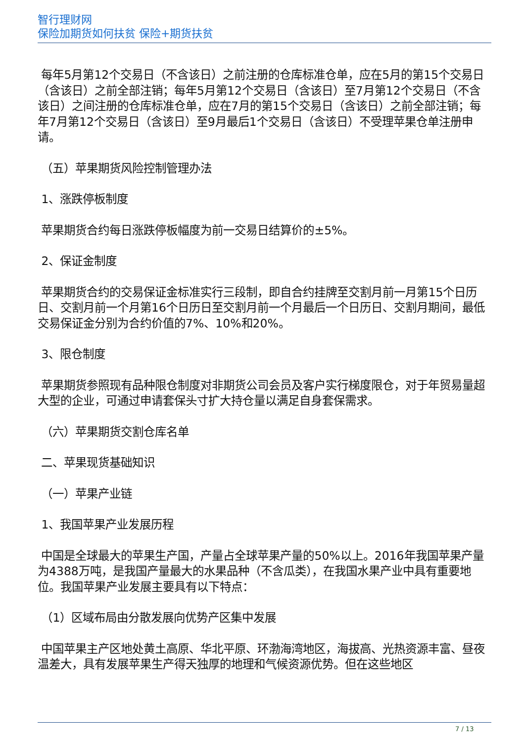智行理财网
保险加期货如何扶贫 保险+期货扶贫
每年5月第12个交易日（不含该日）之前注册的仓库标准仓单，应在5月的第15个交易日（含该日）之前全部注销；每年5月第12个交易日（含该日）至7月第12个交易日（不含该日）之间注册的仓库标准仓单，应在7月的第15个交易日（含该日）之前全部注销；每年7月第12个交易日（含该日）至9月最后1个交易日（含该日）不受理苹果仓单注册申请。
（五）苹果期货风险控制管理办法
1、涨跌停板制度
苹果期货合约每日涨跌停板幅度为前一交易日结算价的±5%。
2、保证金制度
苹果期货合约的交易保证金标准实行三段制，即自合约挂牌至交割月前一月第15个日历日、交割月前一个月第16个日历日至交割月前一个月最后一个日历日、交割月期间，最低交易保证金分别为合约价值的7%、10%和20%。
3、限仓制度
苹果期货参照现有品种限仓制度对非期货公司会员及客户实行梯度限仓，对于年贸易量超大型的企业，可通过申请套保头寸扩大持仓量以满足自身套保需求。
（六）苹果期货交割仓库名单
二、苹果现货基础知识
（一）苹果产业链
1、我国苹果产业发展历程
中国是全球最大的苹果生产国，产量占全球苹果产量的50%以上。2016年我国苹果产量为4388万吨，是我国产量最大的水果品种（不含瓜类），在我国水果产业中具有重要地位。我国苹果产业发展主要具有以下特点：
（1）区域布局由分散发展向优势产区集中发展
中国苹果主产区地处黄土高原、华北平原、环渤海湾地区，海拔高、光热资源丰富、昼夜温差大，具有发展苹果生产得天独厚的地理和气候资源优势。但在这些地区
7 / 13